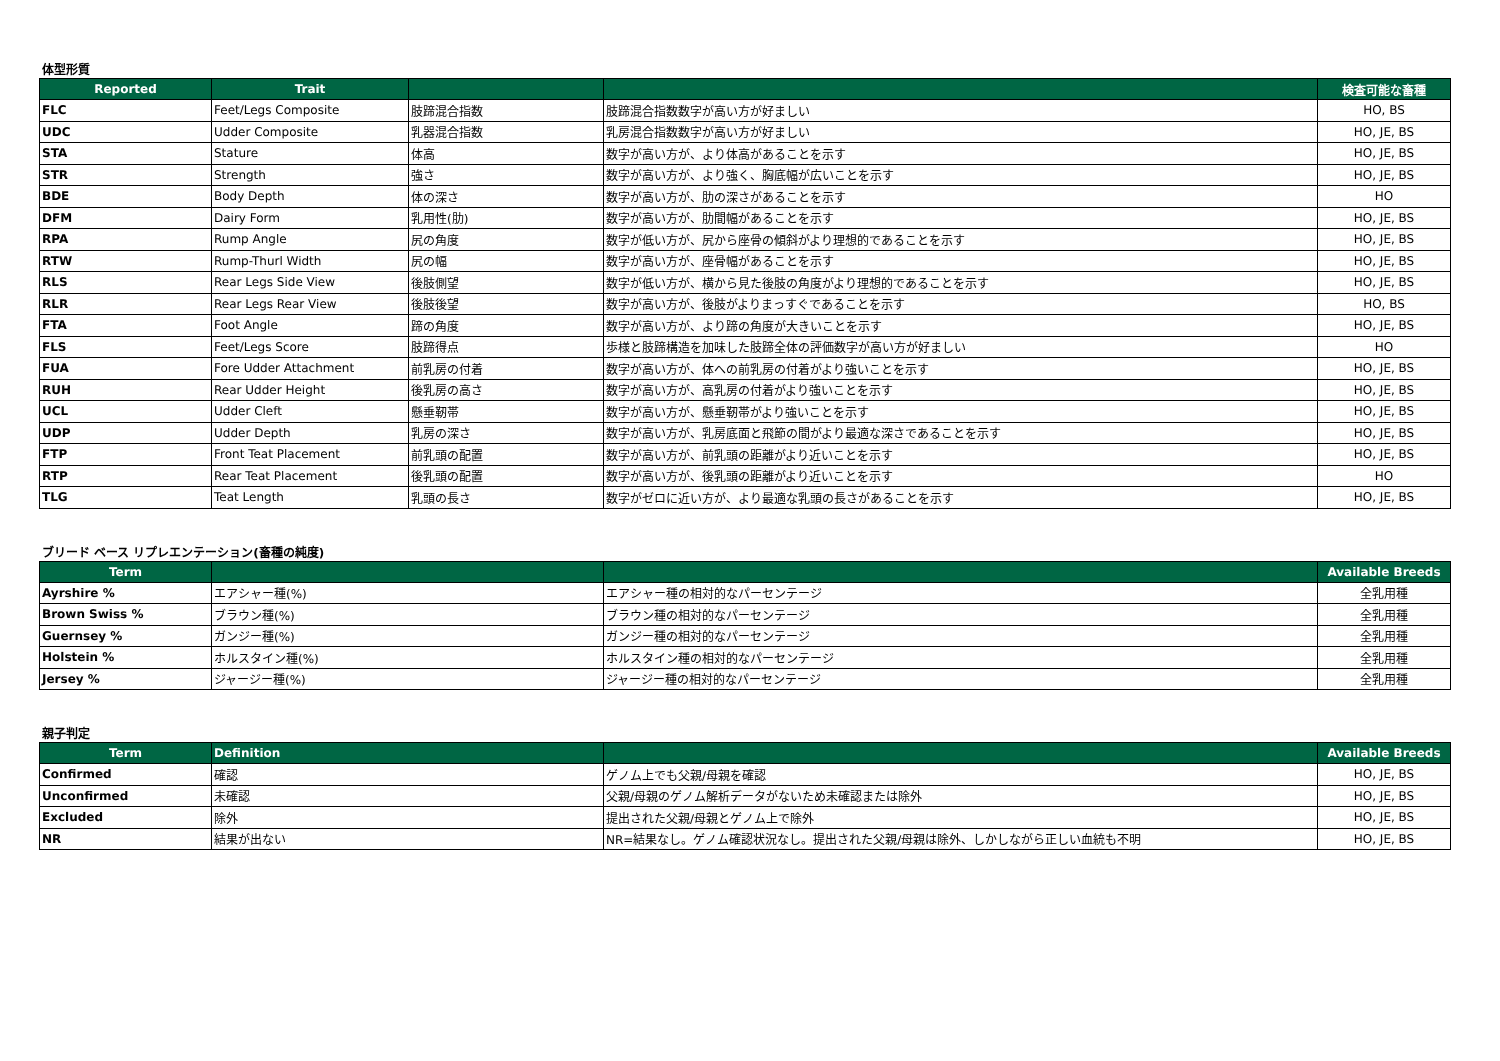体型形質
| Reported | Trait | | | 検査可能な畜種 |
| --- | --- | --- | --- | --- |
| FLC | Feet/Legs Composite | 肢蹄混合指数 | 肢蹄混合指数数字が高い方が好ましい | HO, BS |
| UDC | Udder Composite | 乳器混合指数 | 乳房混合指数数字が高い方が好ましい | HO, JE, BS |
| STA | Stature | 体高 | 数字が高い方が、より体高があることを示す | HO, JE, BS |
| STR | Strength | 強さ | 数字が高い方が、より強く、胸底幅が広いことを示す | HO, JE, BS |
| BDE | Body Depth | 体の深さ | 数字が高い方が、肋の深さがあることを示す | HO |
| DFM | Dairy Form | 乳用性(肋) | 数字が高い方が、肋間幅があることを示す | HO, JE, BS |
| RPA | Rump Angle | 尻の角度 | 数字が低い方が、尻から座骨の傾斜がより理想的であることを示す | HO, JE, BS |
| RTW | Rump-Thurl Width | 尻の幅 | 数字が高い方が、座骨幅があることを示す | HO, JE, BS |
| RLS | Rear Legs Side View | 後肢側望 | 数字が低い方が、横から見た後肢の角度がより理想的であることを示す | HO, JE, BS |
| RLR | Rear Legs Rear View | 後肢後望 | 数字が高い方が、後肢がよりまっすぐであることを示す | HO, BS |
| FTA | Foot Angle | 蹄の角度 | 数字が高い方が、より蹄の角度が大きいことを示す | HO, JE, BS |
| FLS | Feet/Legs Score | 肢蹄得点 | 歩様と肢蹄構造を加味した肢蹄全体の評価数字が高い方が好ましい | HO |
| FUA | Fore Udder Attachment | 前乳房の付着 | 数字が高い方が、体への前乳房の付着がより強いことを示す | HO, JE, BS |
| RUH | Rear Udder Height | 後乳房の高さ | 数字が高い方が、高乳房の付着がより強いことを示す | HO, JE, BS |
| UCL | Udder Cleft | 懸垂靭帯 | 数字が高い方が、懸垂靭帯がより強いことを示す | HO, JE, BS |
| UDP | Udder Depth | 乳房の深さ | 数字が高い方が、乳房底面と飛節の間がより最適な深さであることを示す | HO, JE, BS |
| FTP | Front Teat Placement | 前乳頭の配置 | 数字が高い方が、前乳頭の距離がより近いことを示す | HO, JE, BS |
| RTP | Rear Teat Placement | 後乳頭の配置 | 数字が高い方が、後乳頭の距離がより近いことを示す | HO |
| TLG | Teat Length | 乳頭の長さ | 数字がゼロに近い方が、より最適な乳頭の長さがあることを示す | HO, JE, BS |
ブリード ベース リプレエンテーション(畜種の純度)
| Term | | | Available Breeds |
| --- | --- | --- | --- |
| Ayrshire % | エアシャー種(%) | エアシャー種の相対的なパーセンテージ | 全乳用種 |
| Brown Swiss % | ブラウン種(%) | ブラウン種の相対的なパーセンテージ | 全乳用種 |
| Guernsey % | ガンジー種(%) | ガンジー種の相対的なパーセンテージ | 全乳用種 |
| Holstein % | ホルスタイン種(%) | ホルスタイン種の相対的なパーセンテージ | 全乳用種 |
| Jersey % | ジャージー種(%) | ジャージー種の相対的なパーセンテージ | 全乳用種 |
親子判定
| Term | Definition | | Available Breeds |
| --- | --- | --- | --- |
| Confirmed | 確認 | ゲノム上でも父親/母親を確認 | HO, JE, BS |
| Unconfirmed | 未確認 | 父親/母親のゲノム解析データがないため未確認または除外 | HO, JE, BS |
| Excluded | 除外 | 提出された父親/母親とゲノム上で除外 | HO, JE, BS |
| NR | 結果が出ない | NR=結果なし。ゲノム確認状況なし。提出された父親/母親は除外、しかしながら正しい血統も不明 | HO, JE, BS |